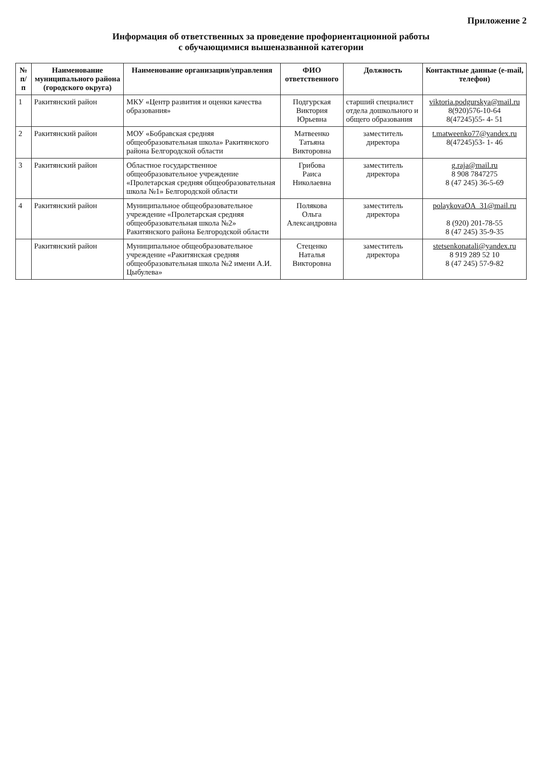Приложение 2
Информация об ответственных за проведение профориентационной работы
с обучающимися вышеназванной категории
| № п/п | Наименование муниципального района (городского округа) | Наименование организации/управления | ФИО ответственного | Должность | Контактные данные (e-mail, телефон) |
| --- | --- | --- | --- | --- | --- |
| 1 | Ракитянский район | МКУ «Центр развития и оценки качества образования» | Подгурская Виктория Юрьевна | старший специалист отдела дошкольного и общего образования | viktoria.podgurskya@mail.ru 8(920)576-10-64 8(47245)55- 4- 51 |
| 2 | Ракитянский район | МОУ «Бобравская средняя общеобразовательная школа» Ракитянского района Белгородской области | Матвеенко Татьяна Викторовна | заместитель директора | t.matweenko77@yandex.ru 8(47245)53- 1- 46 |
| 3 | Ракитянский район | Областное государственное общеобразовательное учреждение «Пролетарская средняя общеобразовательная школа №1» Белгородской области | Грибова Раиса Николаевна | заместитель директора | g.raja@mail.ru 8 908 7847275 8 (47 245) 36-5-69 |
| 4 | Ракитянский район | Муниципальное общеобразовательное учреждение «Пролетарская средняя общеобразовательная школа №2» Ракитянского района Белгородской области | Полякова Ольга Александровна | заместитель директора | polaykovaOA_31@mail.ru 8 (920) 201-78-55 8 (47 245) 35-9-35 |
| | Ракитянский район | Муниципальное общеобразовательное учреждение «Ракитянская средняя общеобразовательная школа №2 имени А.И. Цыбулева» | Стеценко Наталья Викторовна | заместитель директора | stetsenkonatali@yandex.ru 8 919 289 52 10 8 (47 245) 57-9-82 |